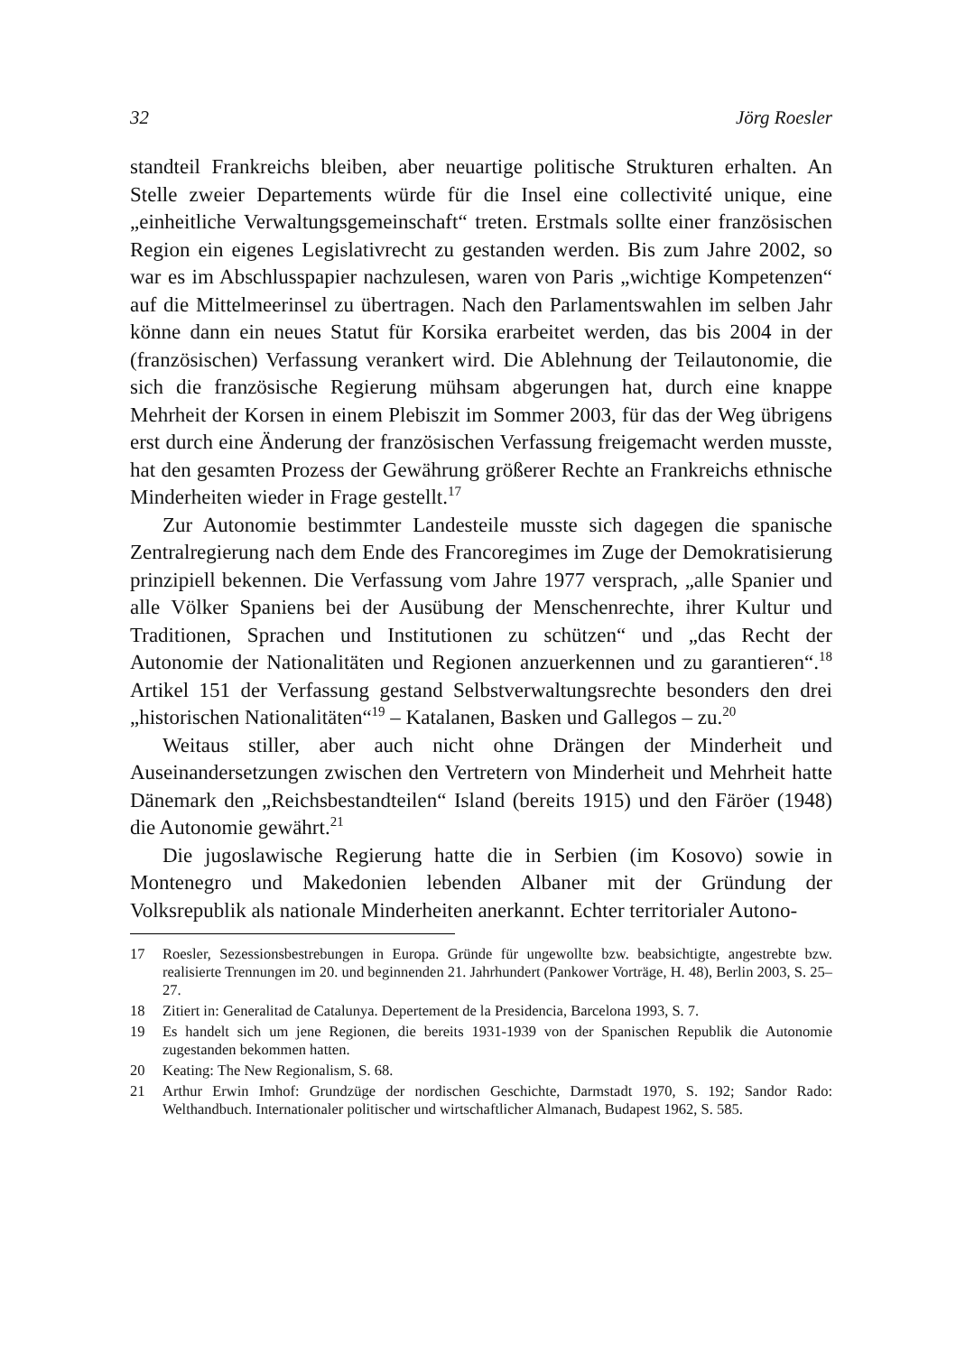32 Jörg Roesler
standteil Frankreichs bleiben, aber neuartige politische Strukturen erhalten. An Stelle zweier Departements würde für die Insel eine collectivité unique, eine „einheitliche Verwaltungsgemeinschaft“ treten. Erstmals sollte einer französischen Region ein eigenes Legislativrecht zu gestanden werden. Bis zum Jahre 2002, so war es im Abschlusspapier nachzulesen, waren von Paris „wichtige Kompetenzen“ auf die Mittelmeerinsel zu übertragen. Nach den Parlamentswahlen im selben Jahr könne dann ein neues Statut für Korsika erarbeitet werden, das bis 2004 in der (französischen) Verfassung verankert wird. Die Ablehnung der Teilautonomie, die sich die französische Regierung mühsam abgerungen hat, durch eine knappe Mehrheit der Korsen in einem Plebiszit im Sommer 2003, für das der Weg übrigens erst durch eine Änderung der französischen Verfassung freigemacht werden musste, hat den gesamten Prozess der Gewährung größerer Rechte an Frankreichs ethnische Minderheiten wieder in Frage gestellt.<sup>17</sup>
Zur Autonomie bestimmter Landesteile musste sich dagegen die spanische Zentralregierung nach dem Ende des Francoregimes im Zuge der Demokratisierung prinzipiell bekennen. Die Verfassung vom Jahre 1977 versprach, „alle Spanier und alle Völker Spaniens bei der Ausübung der Menschenrechte, ihrer Kultur und Traditionen, Sprachen und Institutionen zu schützen“ und „das Recht der Autonomie der Nationalitäten und Regionen anzuerkennen und zu garantieren“.<sup>18</sup> Artikel 151 der Verfassung gestand Selbstverwaltungsrechte besonders den drei „historischen Nationalitäten“<sup>19</sup> – Katalanen, Basken und Gallegos – zu.<sup>20</sup>
Weitaus stiller, aber auch nicht ohne Drängen der Minderheit und Auseinandersetzungen zwischen den Vertretern von Minderheit und Mehrheit hatte Dänemark den „Reichsbestandteilen“ Island (bereits 1915) und den Färöer (1948) die Autonomie gewährt.<sup>21</sup>
Die jugoslawische Regierung hatte die in Serbien (im Kosovo) sowie in Montenegro und Makedonien lebenden Albaner mit der Gründung der Volksrepublik als nationale Minderheiten anerkannt. Echter territorialer Autono-
17 Roesler, Sezessionsbestrebungen in Europa. Gründe für ungewollte bzw. beabsichtigte, angestrebte bzw. realisierte Trennungen im 20. und beginnenden 21. Jahrhundert (Pankower Vorträge, H. 48), Berlin 2003, S. 25–27.
18 Zitiert in: Generalitad de Catalunya. Depertement de la Presidencia, Barcelona 1993, S. 7.
19 Es handelt sich um jene Regionen, die bereits 1931-1939 von der Spanischen Republik die Autonomie zugestanden bekommen hatten.
20 Keating: The New Regionalism, S. 68.
21 Arthur Erwin Imhof: Grundzüge der nordischen Geschichte, Darmstadt 1970, S. 192; Sandor Rado: Welthandbuch. Internationaler politischer und wirtschaftlicher Almanach, Budapest 1962, S. 585.